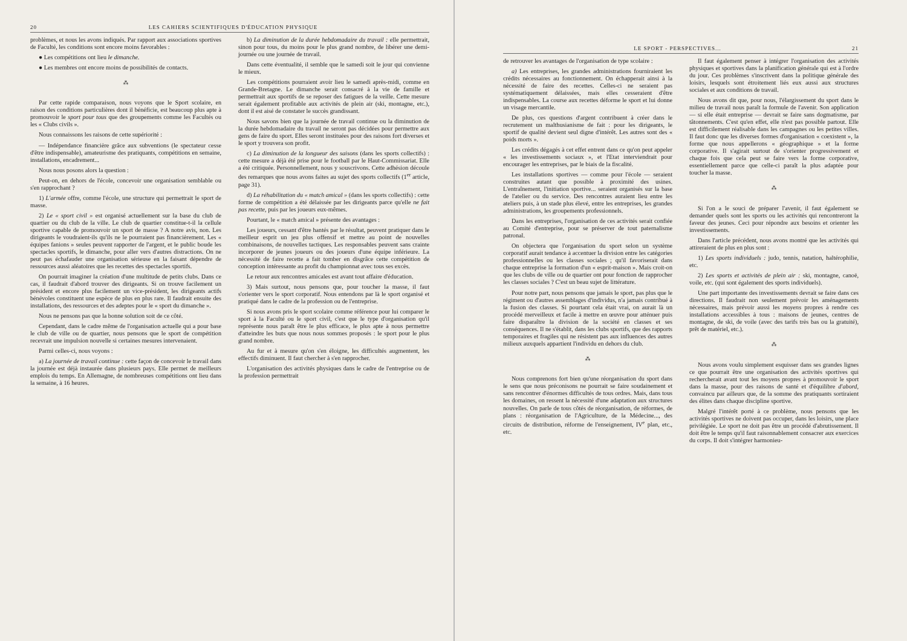20 LES CAHIERS SCIENTIFIQUES D'ÉDUCATION PHYSIQUE
problèmes, et nous les avons indiqués. Par rapport aux associations sportives de Faculté, les conditions sont encore moins favorables :
● Les compétitions ont lieu le dimanche.
● Les membres ont encore moins de possibilités de contacts.
⁂
Par cette rapide comparaison, nous voyons que le Sport scolaire, en raison des conditions particulières dont il bénéficie, est beaucoup plus apte à promouvoir le sport pour tous que des groupements comme les Facultés ou les « Clubs civils ».
Nous connaissons les raisons de cette supériorité :
— Indépendance financière grâce aux subventions (le spectateur cesse d'être indispensable), amateurisme des pratiquants, compétitions en semaine, installations, encadrement...
Nous nous posons alors la question :
Peut-on, en dehors de l'école, concevoir une organisation semblable ou s'en rapprochant ?
1) L'armée offre, comme l'école, une structure qui permettrait le sport de masse.
2) Le « sport civil » est organisé actuellement sur la base du club de quartier ou du club de la ville. Le club de quartier constitue-t-il la cellule sportive capable de promouvoir un sport de masse ? A notre avis, non. Les dirigeants le voudraient-ils qu'ils ne le pourraient pas financièrement. Les « équipes fanions » seules peuvent rapporter de l'argent, et le public boude les spectacles sportifs, le dimanche, pour aller vers d'autres distractions. On ne peut pas échafauder une organisation sérieuse en la faisant dépendre de ressources aussi aléatoires que les recettes des spectacles sportifs.
On pourrait imaginer la création d'une multitude de petits clubs. Dans ce cas, il faudrait d'abord trouver des dirigeants. Si on trouve facilement un président et encore plus facilement un vice-président, les dirigeants actifs bénévoles constituent une espèce de plus en plus rare. Il faudrait ensuite des installations, des ressources et des adeptes pour le « sport du dimanche ».
Nous ne pensons pas que la bonne solution soit de ce côté.
Cependant, dans le cadre même de l'organisation actuelle qui a pour base le club de ville ou de quartier, nous pensons que le sport de compétition recevrait une impulsion nouvelle si certaines mesures intervenaient.
Parmi celles-ci, nous voyons :
a) La journée de travail continue : cette façon de concevoir le travail dans la journée est déjà instaurée dans plusieurs pays. Elle permet de meilleurs emplois du temps. En Allemagne, de nombreuses compétitions ont lieu dans la semaine, à 16 heures.
b) La diminution de la durée hebdomadaire du travail : elle permettrait, sinon pour tous, du moins pour le plus grand nombre, de libérer une demi-journée ou une journée de travail.
Dans cette éventualité, il semble que le samedi soit le jour qui convienne le mieux.
Les compétitions pourraient avoir lieu le samedi après-midi, comme en Grande-Bretagne. Le dimanche serait consacré à la vie de famille et permettrait aux sportifs de se reposer des fatigues de la veille. Cette mesure serait également profitable aux activités de plein air (ski, montagne, etc.), dont il est aisé de constater le succès grandissant.
Nous savons bien que la journée de travail continue ou la diminution de la durée hebdomadaire du travail ne seront pas décidées pour permettre aux gens de faire du sport. Elles seront instituées pour des raisons fort diverses et le sport y trouvera son profit.
c) La diminution de la longueur des saisons (dans les sports collectifs) : cette mesure a déjà été prise pour le football par le Haut-Commissariat. Elle a été critiquée. Personnellement, nous y souscrivons. Cette adhésion découle des remarques que nous avons faites au sujet des sports collectifs (1<sup>er</sup> article, page 31).
d) La réhabilitation du « match amical » (dans les sports collectifs) : cette forme de compétition a été délaissée par les dirigeants parce qu'elle ne fait pas recette, puis par les joueurs eux-mêmes.
Pourtant, le « match amical » présente des avantages :
Les joueurs, cessant d'être hantés par le résultat, peuvent pratiquer dans le meilleur esprit un jeu plus offensif et mettre au point de nouvelles combinaisons, de nouvelles tactiques. Les responsables peuvent sans crainte incorporer de jeunes joueurs ou des joueurs d'une équipe inférieure. La nécessité de faire recette a fait tomber en disgrâce cette compétition de conception intéressante au profit du championnat avec tous ses excès.
Le retour aux rencontres amicales est avant tout affaire d'éducation.
3) Mais surtout, nous pensons que, pour toucher la masse, il faut s'orienter vers le sport corporatif. Nous entendons par là le sport organisé et pratiqué dans le cadre de la profession ou de l'entreprise.
Si nous avons pris le sport scolaire comme référence pour lui comparer le sport à la Faculté ou le sport civil, c'est que le type d'organisation qu'il représente nous paraît être le plus efficace, le plus apte à nous permettre d'atteindre les buts que nous nous sommes proposés : le sport pour le plus grand nombre.
Au fur et à mesure qu'on s'en éloigne, les difficultés augmentent, les effectifs diminuent. Il faut chercher à s'en rapprocher.
L'organisation des activités physiques dans le cadre de l'entreprise ou de la profession permettrait
LE SPORT - PERSPECTIVES... 21
de retrouver les avantages de l'organisation de type scolaire :
a) Les entreprises, les grandes administrations fourniraient les crédits nécessaires au fonctionnement. On échapperait ainsi à la nécessité de faire des recettes. Celles-ci ne seraient pas systématiquement délaissées, mais elles cesseraient d'être indispensables. La course aux recettes déforme le sport et lui donne un visage mercantile.
De plus, ces questions d'argent contribuent à créer dans le recrutement un malthusianisme de fait : pour les dirigeants, le sportif de qualité devient seul digne d'intérêt. Les autres sont des « poids morts ».
Les crédits dégagés à cet effet entrent dans ce qu'on peut appeler « les investissements sociaux », et l'Etat interviendrait pour encourager les entreprises, par le biais de la fiscalité.
Les installations sportives — comme pour l'école — seraient construites autant que possible à proximité des usines. L'entraînement, l'initiation sportive... seraient organisés sur la base de l'atelier ou du service. Des rencontres auraient lieu entre les ateliers puis, à un stade plus élevé, entre les entreprises, les grandes administrations, les groupements professionnels.
Dans les entreprises, l'organisation de ces activités serait confiée au Comité d'entreprise, pour se préserver de tout paternalisme patronal.
On objectera que l'organisation du sport selon un système corporatif aurait tendance à accentuer la division entre les catégories professionnelles ou les classes sociales ; qu'il favoriserait dans chaque entreprise la formation d'un « esprit-maison ». Mais croit-on que les clubs de ville ou de quartier ont pour fonction de rapprocher les classes sociales ? C'est un beau sujet de littérature.
Pour notre part, nous pensons que jamais le sport, pas plus que le régiment ou d'autres assemblages d'individus, n'a jamais contribué à la fusion des classes. Si pourtant cela était vrai, on aurait là un procédé merveilleux et facile à mettre en œuvre pour atténuer puis faire disparaître la division de la société en classes et ses conséquences. Il ne s'établit, dans les clubs sportifs, que des rapports temporaires et fragiles qui ne résistent pas aux influences des autres milieux auxquels appartient l'individu en dehors du club.
⁂
Nous comprenons fort bien qu'une réorganisation du sport dans le sens que nous préconisons ne pourrait se faire soudainement et sans rencontrer d'énormes difficultés de tous ordres. Mais, dans tous les domaines, on ressent la nécessité d'une adaptation aux structures nouvelles. On parle de tous côtés de réorganisation, de réformes, de plans : réorganisation de l'Agriculture, de la Médecine..., des circuits de distribution, réforme de l'enseignement, IV<sup>e</sup> plan, etc., etc.
Il faut également penser à intégrer l'organisation des activités physiques et sportives dans la planification générale qui est à l'ordre du jour. Ces problèmes s'inscrivent dans la politique générale des loisirs, lesquels sont étroitement liés eux aussi aux structures sociales et aux conditions de travail.
Nous avons dit que, pour nous, l'élargissement du sport dans le milieu de travail nous paraît la formule de l'avenir. Son application — si elle était entreprise — devrait se faire sans dogmatisme, par tâtonnements. C'est qu'en effet, elle n'est pas possible partout. Elle est difficilement réalisable dans les campagnes ou les petites villes. Il faut donc que les diverses formes d'organisation « coexistent », la forme que nous appellerons « géographique » et la forme corporative. Il s'agirait surtout de s'orienter progressivement et chaque fois que cela peut se faire vers la forme corporative, essentiellement parce que celle-ci paraît la plus adaptée pour toucher la masse.
⁂
Si l'on a le souci de préparer l'avenir, il faut également se demander quels sont les sports ou les activités qui rencontreront la faveur des jeunes. Ceci pour répondre aux besoins et orienter les investissements.
Dans l'article précédent, nous avons montré que les activités qui attireraient de plus en plus sont :
1) Les sports individuels : judo, tennis, natation, haltérophilie, etc.
2) Les sports et activités de plein air : ski, montagne, canoë, voile, etc. (qui sont également des sports individuels).
Une part importante des investissements devrait se faire dans ces directions. Il faudrait non seulement prévoir les aménagements nécessaires, mais prévoir aussi les moyens propres à rendre ces installations accessibles à tous : maisons de jeunes, centres de montagne, de ski, de voile (avec des tarifs très bas ou la gratuité), prêt de matériel, etc.).
⁂
Nous avons voulu simplement esquisser dans ses grandes lignes ce que pourrait être une organisation des activités sportives qui rechercherait avant tout les moyens propres à promouvoir le sport dans la masse, pour des raisons de santé et d'équilibre d'abord, convaincu par ailleurs que, de la somme des pratiquants sortiraient des élites dans chaque discipline sportive.
Malgré l'intérêt porté à ce problème, nous pensons que les activités sportives ne doivent pas occuper, dans les loisirs, une place privilégiée. Le sport ne doit pas être un procédé d'abrutissement. Il doit être le temps qu'il faut raisonnablement consacrer aux exercices du corps. Il doit s'intégrer harmonieu-